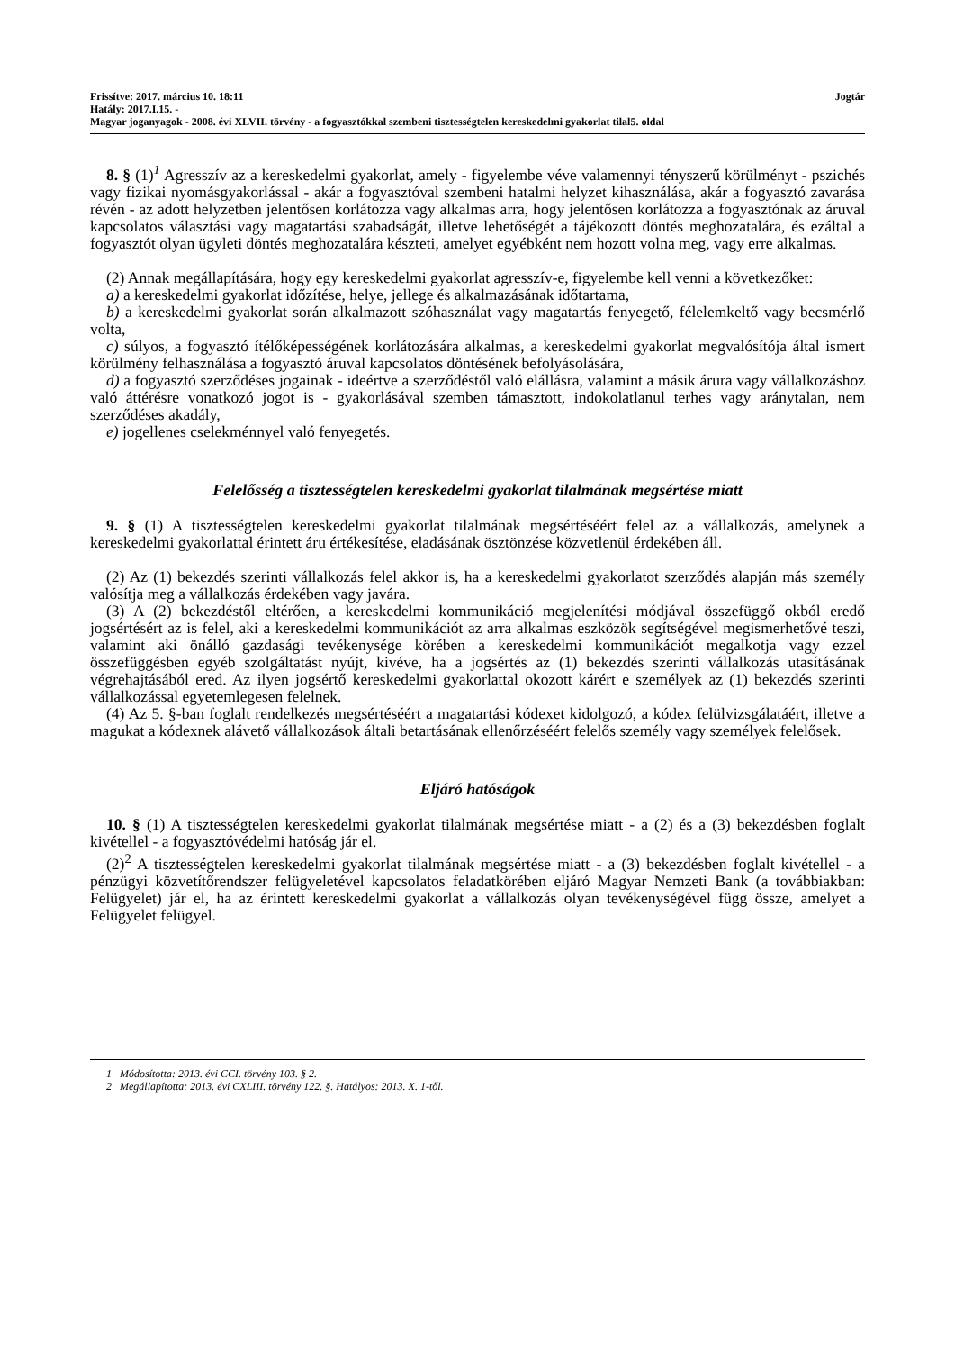Frissítve: 2017. március 10. 18:11 Jogtár
Hatály: 2017.I.15. -
Magyar joganyagok - 2008. évi XLVII. törvény - a fogyasztókkal szembeni tisztességtelen kereskedelmi gyakorlat tilal5. oldal
8. § (1)<sup>1</sup> Agresszív az a kereskedelmi gyakorlat, amely - figyelembe véve valamennyi tényszerű körülményt - pszichés vagy fizikai nyomásgyakorlással - akár a fogyasztóval szembeni hatalmi helyzet kihasználása, akár a fogyasztó zavarása révén - az adott helyzetben jelentősen korlátozza vagy alkalmas arra, hogy jelentősen korlátozza a fogyasztónak az áruval kapcsolatos választási vagy magatartási szabadságát, illetve lehetőségét a tájékozott döntés meghozatalára, és ezáltal a fogyasztót olyan ügyleti döntés meghozatalára készteti, amelyet egyébként nem hozott volna meg, vagy erre alkalmas.
(2) Annak megállapítására, hogy egy kereskedelmi gyakorlat agresszív-e, figyelembe kell venni a következőket:
a) a kereskedelmi gyakorlat időzítése, helye, jellege és alkalmazásának időtartama,
b) a kereskedelmi gyakorlat során alkalmazott szóhasználat vagy magatartás fenyegető, félelemkeltő vagy becsmérlő volta,
c) súlyos, a fogyasztó ítélőképességének korlátozására alkalmas, a kereskedelmi gyakorlat megvalósítója által ismert körülmény felhasználása a fogyasztó áruval kapcsolatos döntésének befolyásolására,
d) a fogyasztó szerződéses jogainak - ideértve a szerződéstől való elállásra, valamint a másik árura vagy vállalkozáshoz való áttérésre vonatkozó jogot is - gyakorlásával szemben támasztott, indokolatlanul terhes vagy aránytalan, nem szerződéses akadály,
e) jogellenes cselekménnyel való fenyegetés.
Felelősség a tisztességtelen kereskedelmi gyakorlat tilalmának megsértése miatt
9. § (1) A tisztességtelen kereskedelmi gyakorlat tilalmának megsértéséért felel az a vállalkozás, amelynek a kereskedelmi gyakorlattal érintett áru értékesítése, eladásának ösztönzése közvetlenül érdekében áll.
(2) Az (1) bekezdés szerinti vállalkozás felel akkor is, ha a kereskedelmi gyakorlatot szerződés alapján más személy valósítja meg a vállalkozás érdekében vagy javára.
(3) A (2) bekezdéstől eltérően, a kereskedelmi kommunikáció megjelenítési módjával összefüggő okból eredő jogsértésért az is felel, aki a kereskedelmi kommunikációt az arra alkalmas eszközök segítségével megismerhetővé teszi, valamint aki önálló gazdasági tevékenysége körében a kereskedelmi kommunikációt megalkotja vagy ezzel összefüggésben egyéb szolgáltatást nyújt, kivéve, ha a jogsértés az (1) bekezdés szerinti vállalkozás utasításának végrehajtásából ered. Az ilyen jogsértő kereskedelmi gyakorlattal okozott kárért e személyek az (1) bekezdés szerinti vállalkozással egyetemlegesen felelnek.
(4) Az 5. §-ban foglalt rendelkezés megsértéséért a magatartási kódexet kidolgozó, a kódex felülvizsgálatáért, illetve a magukat a kódexnek alávető vállalkozások általi betartásának ellenőrzéséért felelős személy vagy személyek felelősek.
Eljáró hatóságok
10. § (1) A tisztességtelen kereskedelmi gyakorlat tilalmának megsértése miatt - a (2) és a (3) bekezdésben foglalt kivétellel - a fogyasztóvédelmi hatóság jár el.
(2)<sup>2</sup> A tisztességtelen kereskedelmi gyakorlat tilalmának megsértése miatt - a (3) bekezdésben foglalt kivétellel - a pénzügyi közvetítőrendszer felügyeletével kapcsolatos feladatkörében eljáró Magyar Nemzeti Bank (a továbbiakban: Felügyelet) jár el, ha az érintett kereskedelmi gyakorlat a vállalkozás olyan tevékenységével függ össze, amelyet a Felügyelet felügyel.
1 Módosította: 2013. évi CCI. törvény 103. § 2.
2 Megállapította: 2013. évi CXLIII. törvény 122. §. Hatályos: 2013. X. 1-től.